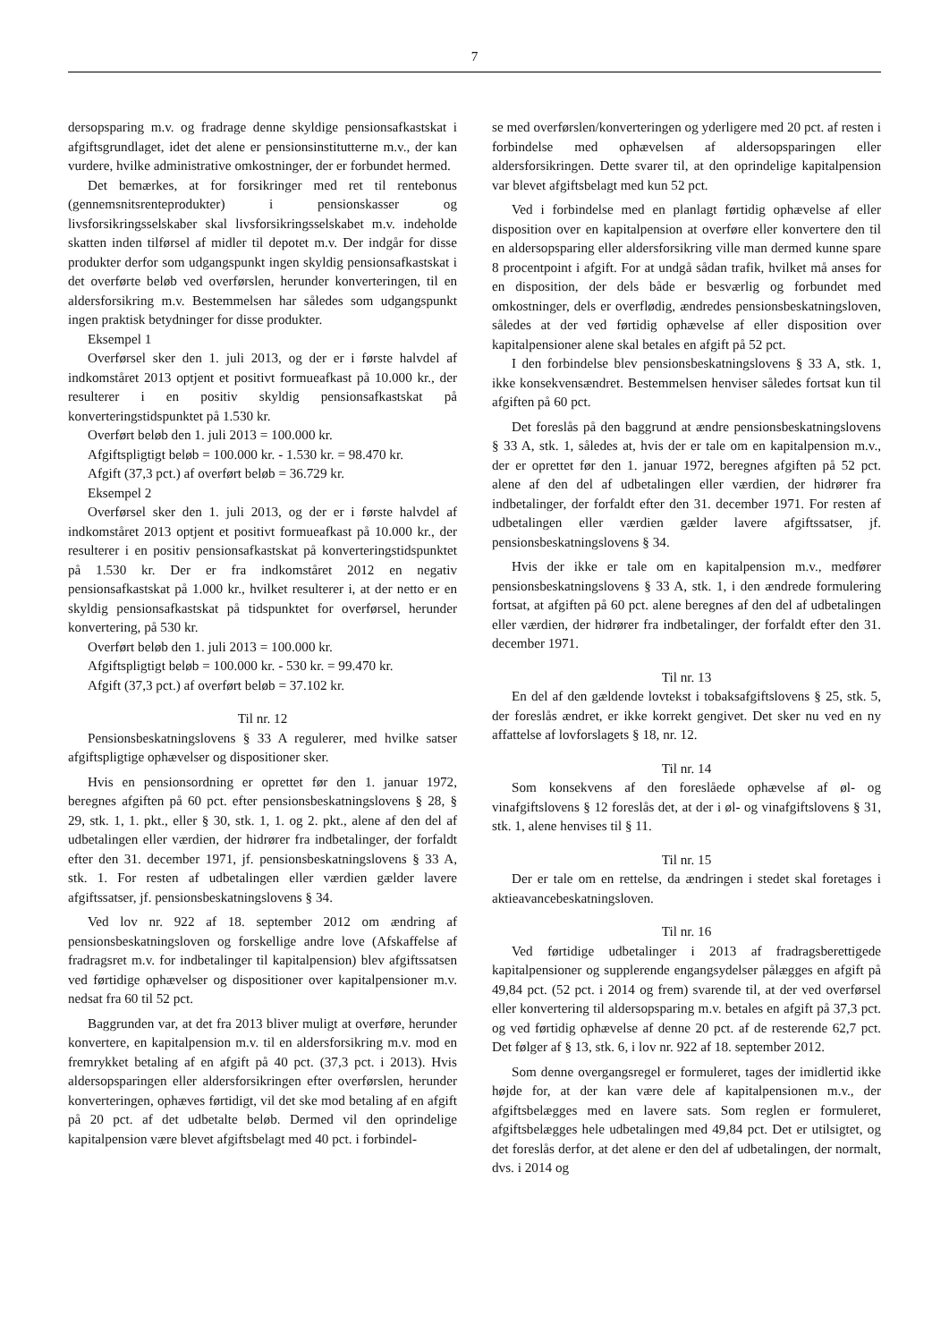7
dersopsparing m.v. og fradrage denne skyldige pensionsafkastskat i afgiftsgrundlaget, idet det alene er pensionsinstitutterne m.v., der kan vurdere, hvilke administrative omkostninger, der er forbundet hermed.
Det bemærkes, at for forsikringer med ret til rentebonus (gennemsnitsrenteprodukter) i pensionskasser og livsforsikringsselskaber skal livsforsikringsselskabet m.v. indeholde skatten inden tilførsel af midler til depotet m.v. Der indgår for disse produkter derfor som udgangspunkt ingen skyldig pensionsafkastskat i det overførte beløb ved overførslen, herunder konverteringen, til en aldersforsikring m.v. Bestemmelsen har således som udgangspunkt ingen praktisk betydninger for disse produkter.
Eksempel 1
Overførsel sker den 1. juli 2013, og der er i første halvdel af indkomståret 2013 optjent et positivt formueafkast på 10.000 kr., der resulterer i en positiv skyldig pensionsafkastskat på konverteringstidspunktet på 1.530 kr.
Overført beløb den 1. juli 2013 = 100.000 kr.
Afgiftspligtigt beløb = 100.000 kr. - 1.530 kr. = 98.470 kr.
Afgift (37,3 pct.) af overført beløb = 36.729 kr.
Eksempel 2
Overførsel sker den 1. juli 2013, og der er i første halvdel af indkomståret 2013 optjent et positivt formueafkast på 10.000 kr., der resulterer i en positiv pensionsafkastskat på konverteringstidspunktet på 1.530 kr. Der er fra indkomståret 2012 en negativ pensionsafkastskat på 1.000 kr., hvilket resulterer i, at der netto er en skyldig pensionsafkastskat på tidspunktet for overførsel, herunder konvertering, på 530 kr.
Overført beløb den 1. juli 2013 = 100.000 kr.
Afgiftspligtigt beløb = 100.000 kr. - 530 kr. = 99.470 kr.
Afgift (37,3 pct.) af overført beløb = 37.102 kr.
Til nr. 12
Pensionsbeskatningslovens § 33 A regulerer, med hvilke satser afgiftspligtige ophævelser og dispositioner sker.
Hvis en pensionsordning er oprettet før den 1. januar 1972, beregnes afgiften på 60 pct. efter pensionsbeskatningslovens § 28, § 29, stk. 1, 1. pkt., eller § 30, stk. 1, 1. og 2. pkt., alene af den del af udbetalingen eller værdien, der hidrører fra indbetalinger, der forfaldt efter den 31. december 1971, jf. pensionsbeskatningslovens § 33 A, stk. 1. For resten af udbetalingen eller værdien gælder lavere afgiftssatser, jf. pensionsbeskatningslovens § 34.
Ved lov nr. 922 af 18. september 2012 om ændring af pensionsbeskatningsloven og forskellige andre love (Afskaffelse af fradragsret m.v. for indbetalinger til kapitalpension) blev afgiftssatsen ved førtidige ophævelser og dispositioner over kapitalpensioner m.v. nedsat fra 60 til 52 pct.
Baggrunden var, at det fra 2013 bliver muligt at overføre, herunder konvertere, en kapitalpension m.v. til en aldersforsikring m.v. mod en fremrykket betaling af en afgift på 40 pct. (37,3 pct. i 2013). Hvis aldersopsparingen eller aldersforsikringen efter overførslen, herunder konverteringen, ophæves førtidigt, vil det ske mod betaling af en afgift på 20 pct. af det udbetalte beløb. Dermed vil den oprindelige kapitalpension være blevet afgiftsbelagt med 40 pct. i forbindel-
se med overførslen/konverteringen og yderligere med 20 pct. af resten i forbindelse med ophævelsen af aldersopsparingen eller aldersforsikringen. Dette svarer til, at den oprindelige kapitalpension var blevet afgiftsbelagt med kun 52 pct.
Ved i forbindelse med en planlagt førtidig ophævelse af eller disposition over en kapitalpension at overføre eller konvertere den til en aldersopsparing eller aldersforsikring ville man dermed kunne spare 8 procentpoint i afgift. For at undgå sådan trafik, hvilket må anses for en disposition, der dels både er besværlig og forbundet med omkostninger, dels er overflødig, ændredes pensionsbeskatningsloven, således at der ved førtidig ophævelse af eller disposition over kapitalpensioner alene skal betales en afgift på 52 pct.
I den forbindelse blev pensionsbeskatningslovens § 33 A, stk. 1, ikke konsekvensændret. Bestemmelsen henviser således fortsat kun til afgiften på 60 pct.
Det foreslås på den baggrund at ændre pensionsbeskatningslovens § 33 A, stk. 1, således at, hvis der er tale om en kapitalpension m.v., der er oprettet før den 1. januar 1972, beregnes afgiften på 52 pct. alene af den del af udbetalingen eller værdien, der hidrører fra indbetalinger, der forfaldt efter den 31. december 1971. For resten af udbetalingen eller værdien gælder lavere afgiftssatser, jf. pensionsbeskatningslovens § 34.
Hvis der ikke er tale om en kapitalpension m.v., medfører pensionsbeskatningslovens § 33 A, stk. 1, i den ændrede formulering fortsat, at afgiften på 60 pct. alene beregnes af den del af udbetalingen eller værdien, der hidrører fra indbetalinger, der forfaldt efter den 31. december 1971.
Til nr. 13
En del af den gældende lovtekst i tobaksafgiftslovens § 25, stk. 5, der foreslås ændret, er ikke korrekt gengivet. Det sker nu ved en ny affattelse af lovforslagets § 18, nr. 12.
Til nr. 14
Som konsekvens af den foreslåede ophævelse af øl- og vinafgiftslovens § 12 foreslås det, at der i øl- og vinafgiftslovens § 31, stk. 1, alene henvises til § 11.
Til nr. 15
Der er tale om en rettelse, da ændringen i stedet skal foretages i aktieavancebeskatningsloven.
Til nr. 16
Ved førtidige udbetalinger i 2013 af fradragsberettigede kapitalpensioner og supplerende engangsydelser pålægges en afgift på 49,84 pct. (52 pct. i 2014 og frem) svarende til, at der ved overførsel eller konvertering til aldersopsparing m.v. betales en afgift på 37,3 pct. og ved førtidig ophævelse af denne 20 pct. af de resterende 62,7 pct. Det følger af § 13, stk. 6, i lov nr. 922 af 18. september 2012.
Som denne overgangsregel er formuleret, tages der imidlertid ikke højde for, at der kan være dele af kapitalpensionen m.v., der afgiftsbelægges med en lavere sats. Som reglen er formuleret, afgiftsbelægges hele udbetalingen med 49,84 pct. Det er utilsigtet, og det foreslås derfor, at det alene er den del af udbetalingen, der normalt, dvs. i 2014 og